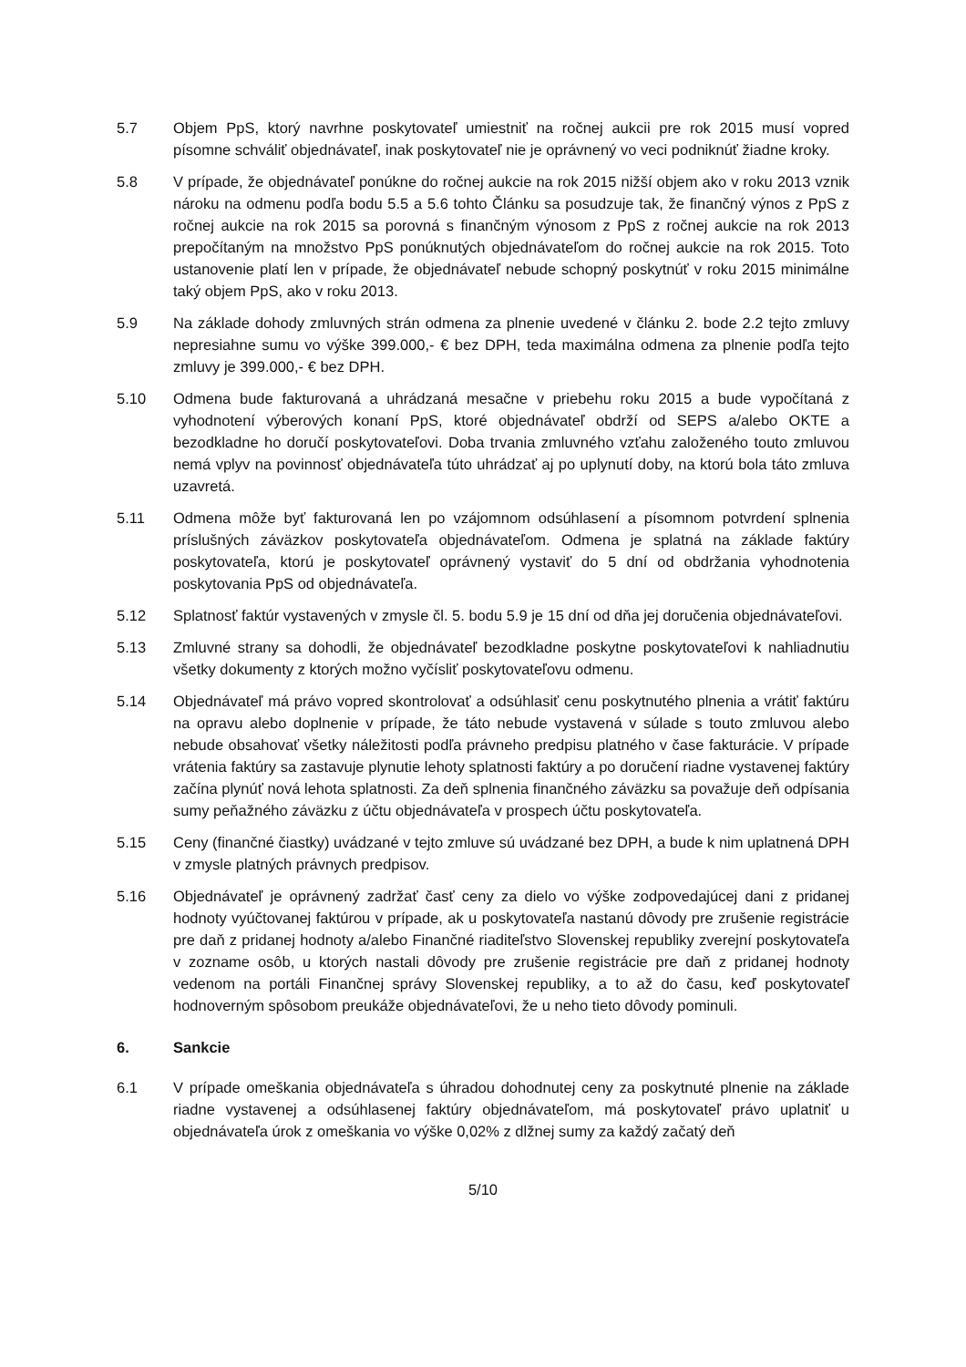5.7 Objem PpS, ktorý navrhne poskytovateľ umiestniť na ročnej aukcii pre rok 2015 musí vopred písomne schváliť objednávateľ, inak poskytovateľ nie je oprávnený vo veci podniknúť žiadne kroky.
5.8 V prípade, že objednávateľ ponúkne do ročnej aukcie na rok 2015 nižší objem ako v roku 2013 vznik nároku na odmenu podľa bodu 5.5 a 5.6 tohto Článku sa posudzuje tak, že finančný výnos z PpS z ročnej aukcie na rok 2015 sa porovná s finančným výnosom z PpS z ročnej aukcie na rok 2013 prepočítaným na množstvo PpS ponúknutých objednávateľom do ročnej aukcie na rok 2015. Toto ustanovenie platí len v prípade, že objednávateľ nebude schopný poskytnúť v roku 2015 minimálne taký objem PpS, ako v roku 2013.
5.9 Na základe dohody zmluvných strán odmena za plnenie uvedené v článku 2. bode 2.2 tejto zmluvy nepresiahne sumu vo výške 399.000,- € bez DPH, teda maximálna odmena za plnenie podľa tejto zmluvy je 399.000,- € bez DPH.
5.10 Odmena bude fakturovaná a uhrádzaná mesačne v priebehu roku 2015 a bude vypočítaná z vyhodnotení výberových konaní PpS, ktoré objednávateľ obdrží od SEPS a/alebo OKTE a bezodkladne ho doručí poskytovateľovi. Doba trvania zmluvného vzťahu založeného touto zmluvou nemá vplyv na povinnosť objednávateľa túto uhrádzať aj po uplynutí doby, na ktorú bola táto zmluva uzavretá.
5.11 Odmena môže byť fakturovaná len po vzájomnom odsúhlasení a písomnom potvrdení splnenia príslušných záväzkov poskytovateľa objednávateľom. Odmena je splatná na základe faktúry poskytovateľa, ktorú je poskytovateľ oprávnený vystaviť do 5 dní od obdržania vyhodnotenia poskytovania PpS od objednávateľa.
5.12 Splatnosť faktúr vystavených v zmysle čl. 5. bodu 5.9 je 15 dní od dňa jej doručenia objednávateľovi.
5.13 Zmluvné strany sa dohodli, že objednávateľ bezodkladne poskytne poskytovateľovi k nahliadnutiu všetky dokumenty z ktorých možno vyčísliť poskytovateľovu odmenu.
5.14 Objednávateľ má právo vopred skontrolovať a odsúhlasiť cenu poskytnutého plnenia a vrátiť faktúru na opravu alebo doplnenie v prípade, že táto nebude vystavená v súlade s touto zmluvou alebo nebude obsahovať všetky náležitosti podľa právneho predpisu platného v čase fakturácie. V prípade vrátenia faktúry sa zastavuje plynutie lehoty splatnosti faktúry a po doručení riadne vystavenej faktúry začína plynúť nová lehota splatnosti. Za deň splnenia finančného záväzku sa považuje deň odpísania sumy peňažného záväzku z účtu objednávateľa v prospech účtu poskytovateľa.
5.15 Ceny (finančné čiastky) uvádzané v tejto zmluve sú uvádzané bez DPH, a bude k nim uplatnená DPH v zmysle platných právnych predpisov.
5.16 Objednávateľ je oprávnený zadržať časť ceny za dielo vo výške zodpovedajúcej dani z pridanej hodnoty vyúčtovanej faktúrou v prípade, ak u poskytovateľa nastanú dôvody pre zrušenie registrácie pre daň z pridanej hodnoty a/alebo Finančné riaditeľstvo Slovenskej republiky zverejní poskytovateľa v zozname osôb, u ktorých nastali dôvody pre zrušenie registrácie pre daň z pridanej hodnoty vedenom na portáli Finančnej správy Slovenskej republiky, a to až do času, keď poskytovateľ hodnoverným spôsobom preukáže objednávateľovi, že u neho tieto dôvody pominuli.
6. Sankcie
6.1 V prípade omeškania objednávateľa s úhradou dohodnutej ceny za poskytnuté plnenie na základe riadne vystavenej a odsúhlasenej faktúry objednávateľom, má poskytovateľ právo uplatniť u objednávateľa úrok z omeškania vo výške 0,02% z dlžnej sumy za každý začatý deň
5/10